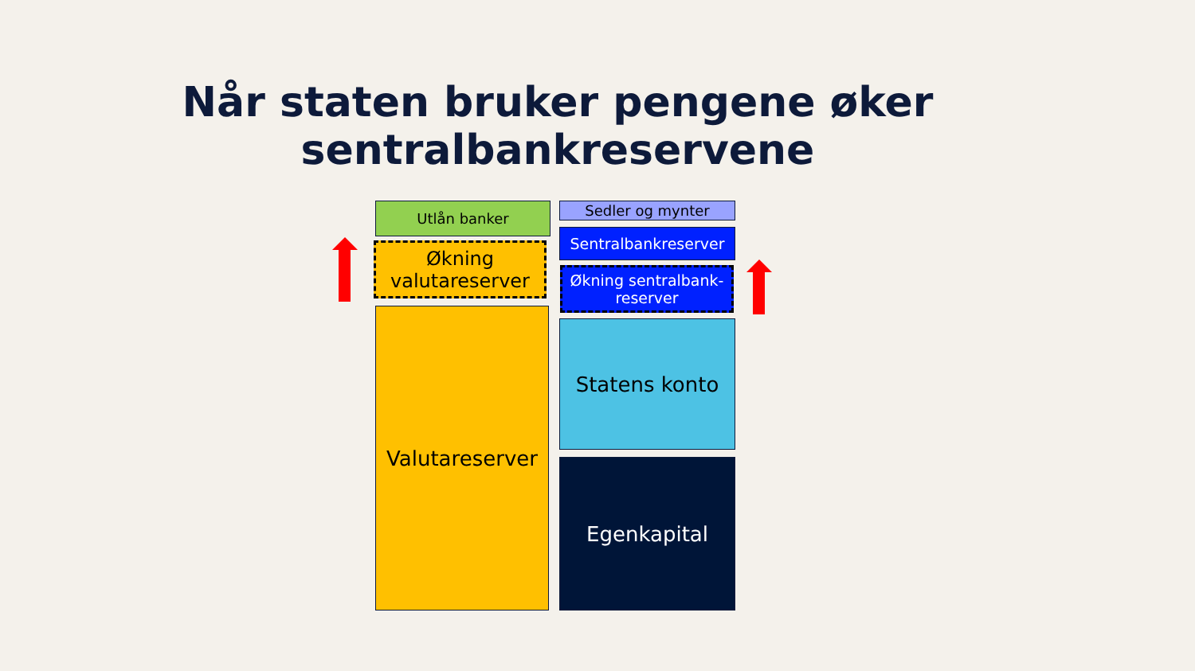Når staten bruker pengene øker sentralbankreservene
Utlån banker
Økning valutareserver
Valutareserver
Sedler og mynter
Sentralbankreserver
Økning sentralbank-
reserver
Statens konto
Egenkapital